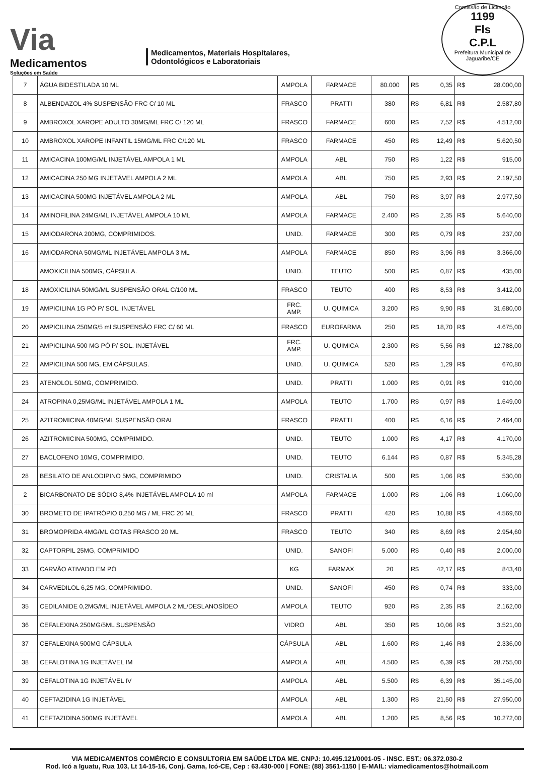Via
Medicamentos
Soluções em Saúde
Medicamentos, Materiais Hospitalares,
Odontológicos e Laboratoriais
Comissão de Licitação
1199
Fls
C.P.L
Prefeitura Municipal de Jaguaribe/CE
| 7 | ÁGUA BIDESTILADA 10 ML | AMPOLA | FARMACE | 80.000 | R$ | 0,35 | R$ | 28.000,00 |
| 8 | ALBENDAZOL 4% SUSPENSÃO FRC C/ 10 ML | FRASCO | PRATTI | 380 | R$ | 6,81 | R$ | 2.587,80 |
| 9 | AMBROXOL XAROPE ADULTO 30MG/ML FRC C/ 120 ML | FRASCO | FARMACE | 600 | R$ | 7,52 | R$ | 4.512,00 |
| 10 | AMBROXOL XAROPE INFANTIL 15MG/ML FRC C/120 ML | FRASCO | FARMACE | 450 | R$ | 12,49 | R$ | 5.620,50 |
| 11 | AMICACINA 100MG/ML INJETÁVEL AMPOLA 1 ML | AMPOLA | ABL | 750 | R$ | 1,22 | R$ | 915,00 |
| 12 | AMICACINA 250 MG INJETÁVEL AMPOLA 2 ML | AMPOLA | ABL | 750 | R$ | 2,93 | R$ | 2.197,50 |
| 13 | AMICACINA 500MG INJETÁVEL AMPOLA 2 ML | AMPOLA | ABL | 750 | R$ | 3,97 | R$ | 2.977,50 |
| 14 | AMINOFILINA 24MG/ML INJETÁVEL AMPOLA 10 ML | AMPOLA | FARMACE | 2.400 | R$ | 2,35 | R$ | 5.640,00 |
| 15 | AMIODARONA 200MG, COMPRIMIDOS. | UNID. | FARMACE | 300 | R$ | 0,79 | R$ | 237,00 |
| 16 | AMIODARONA 50MG/ML INJETÁVEL AMPOLA 3 ML | AMPOLA | FARMACE | 850 | R$ | 3,96 | R$ | 3.366,00 |
| | AMOXICILINA 500MG, CÁPSULA. | UNID. | TEUTO | 500 | R$ | 0,87 | R$ | 435,00 |
| 18 | AMOXICILINA 50MG/ML SUSPENSÃO ORAL C/100 ML | FRASCO | TEUTO | 400 | R$ | 8,53 | R$ | 3.412,00 |
| 19 | AMPICILINA 1G PÓ P/ SOL. INJETÁVEL | FRC. AMP. | U. QUIMICA | 3.200 | R$ | 9,90 | R$ | 31.680,00 |
| 20 | AMPICILINA 250MG/5 ml SUSPENSÃO FRC C/ 60 ML | FRASCO | EUROFARMA | 250 | R$ | 18,70 | R$ | 4.675,00 |
| 21 | AMPICILINA 500 MG PÓ P/ SOL. INJETÁVEL | FRC. AMP. | U. QUIMICA | 2.300 | R$ | 5,56 | R$ | 12.788,00 |
| 22 | AMPICILINA 500 MG, EM CÁPSULAS. | UNID. | U. QUIMICA | 520 | R$ | 1,29 | R$ | 670,80 |
| 23 | ATENOLOL 50MG, COMPRIMIDO. | UNID. | PRATTI | 1.000 | R$ | 0,91 | R$ | 910,00 |
| 24 | ATROPINA 0,25MG/ML INJETÁVEL AMPOLA 1 ML | AMPOLA | TEUTO | 1.700 | R$ | 0,97 | R$ | 1.649,00 |
| 25 | AZITROMICINA 40MG/ML SUSPENSÃO ORAL | FRASCO | PRATTI | 400 | R$ | 6,16 | R$ | 2.464,00 |
| 26 | AZITROMICINA 500MG, COMPRIMIDO. | UNID. | TEUTO | 1.000 | R$ | 4,17 | R$ | 4.170,00 |
| 27 | BACLOFENO 10MG, COMPRIMIDO. | UNID. | TEUTO | 6.144 | R$ | 0,87 | R$ | 5.345,28 |
| 28 | BESILATO DE ANLODIPINO 5MG, COMPRIMIDO | UNID. | CRISTALIA | 500 | R$ | 1,06 | R$ | 530,00 |
| 2 | BICARBONATO DE SÓDIO 8,4% INJETÁVEL AMPOLA 10 ml | AMPOLA | FARMACE | 1.000 | R$ | 1,06 | R$ | 1.060,00 |
| 30 | BROMETO DE IPATRÓPIO 0,250 MG / ML FRC 20 ML | FRASCO | PRATTI | 420 | R$ | 10,88 | R$ | 4.569,60 |
| 31 | BROMOPRIDA 4MG/ML GOTAS FRASCO 20 ML | FRASCO | TEUTO | 340 | R$ | 8,69 | R$ | 2.954,60 |
| 32 | CAPTORPIL 25MG, COMPRIMIDO | UNID. | SANOFI | 5.000 | R$ | 0,40 | R$ | 2.000,00 |
| 33 | CARVÃO ATIVADO EM PÓ | KG | FARMAX | 20 | R$ | 42,17 | R$ | 843,40 |
| 34 | CARVEDILOL 6,25 MG, COMPRIMIDO. | UNID. | SANOFI | 450 | R$ | 0,74 | R$ | 333,00 |
| 35 | CEDILANIDE 0,2MG/ML INJETÁVEL AMPOLA 2 ML/DESLANOSÍDEO | AMPOLA | TEUTO | 920 | R$ | 2,35 | R$ | 2.162,00 |
| 36 | CEFALEXINA 250MG/5ML SUSPENSÃO | VIDRO | ABL | 350 | R$ | 10,06 | R$ | 3.521,00 |
| 37 | CEFALEXINA 500MG CÁPSULA | CÁPSULA | ABL | 1.600 | R$ | 1,46 | R$ | 2.336,00 |
| 38 | CEFALOTINA 1G INJETÁVEL IM | AMPOLA | ABL | 4.500 | R$ | 6,39 | R$ | 28.755,00 |
| 39 | CEFALOTINA 1G INJETÁVEL IV | AMPOLA | ABL | 5.500 | R$ | 6,39 | R$ | 35.145,00 |
| 40 | CEFTAZIDINA 1G INJETÁVEL | AMPOLA | ABL | 1.300 | R$ | 21,50 | R$ | 27.950,00 |
| 41 | CEFTAZIDINA 500MG INJETÁVEL | AMPOLA | ABL | 1.200 | R$ | 8,56 | R$ | 10.272,00 |
VIA MEDICAMENTOS COMÉRCIO E CONSULTORIA EM SAÚDE LTDA ME. CNPJ: 10.495.121/0001-05 - INSC. EST.: 06.372.030-2
Rod. Icó a Iguatu, Rua 103, Lt 14-15-16, Conj. Gama, Icó-CE, Cep : 63.430-000 | FONE: (88) 3561-1150 | E-MAIL: viamedicamentos@hotmail.com